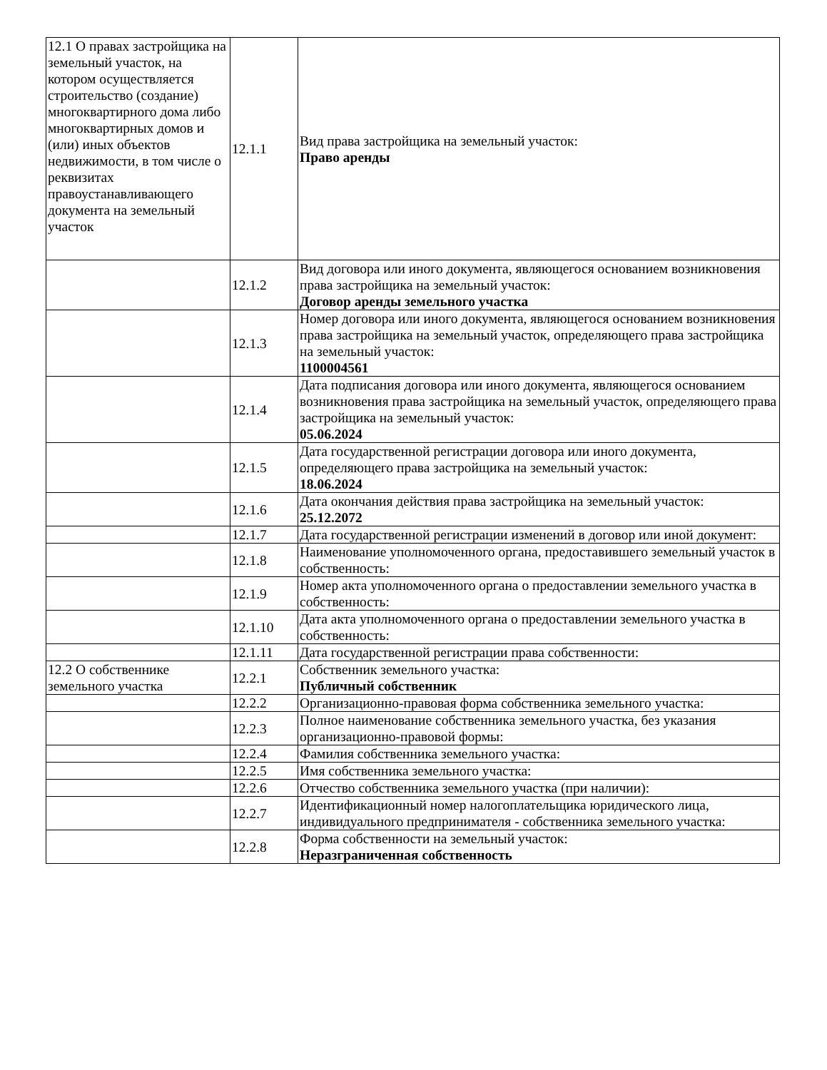| 12.1 О правах застройщика на земельный участок, на котором осуществляется строительство (создание) многоквартирного дома либо многоквартирных домов и (или) иных объектов недвижимости, в том числе о реквизитах правоустанавливающего документа на земельный участок | 12.1.1 | Вид права застройщика на земельный участок: Право аренды |
| | 12.1.2 | Вид договора или иного документа, являющегося основанием возникновения права застройщика на земельный участок: Договор аренды земельного участка |
| | 12.1.3 | Номер договора или иного документа, являющегося основанием возникновения права застройщика на земельный участок, определяющего права застройщика на земельный участок: 1100004561 |
| | 12.1.4 | Дата подписания договора или иного документа, являющегося основанием возникновения права застройщика на земельный участок, определяющего права застройщика на земельный участок: 05.06.2024 |
| | 12.1.5 | Дата государственной регистрации договора или иного документа, определяющего права застройщика на земельный участок: 18.06.2024 |
| | 12.1.6 | Дата окончания действия права застройщика на земельный участок: 25.12.2072 |
| | 12.1.7 | Дата государственной регистрации изменений в договор или иной документ: |
| | 12.1.8 | Наименование уполномоченного органа, предоставившего земельный участок в собственность: |
| | 12.1.9 | Номер акта уполномоченного органа о предоставлении земельного участка в собственность: |
| | 12.1.10 | Дата акта уполномоченного органа о предоставлении земельного участка в собственность: |
| | 12.1.11 | Дата государственной регистрации права собственности: |
| 12.2 О собственнике земельного участка | 12.2.1 | Собственник земельного участка: Публичный собственник |
| | 12.2.2 | Организационно-правовая форма собственника земельного участка: |
| | 12.2.3 | Полное наименование собственника земельного участка, без указания организационно-правовой формы: |
| | 12.2.4 | Фамилия собственника земельного участка: |
| | 12.2.5 | Имя собственника земельного участка: |
| | 12.2.6 | Отчество собственника земельного участка (при наличии): |
| | 12.2.7 | Идентификационный номер налогоплательщика юридического лица, индивидуального предпринимателя - собственника земельного участка: |
| | 12.2.8 | Форма собственности на земельный участок: Неразграниченная собственность |